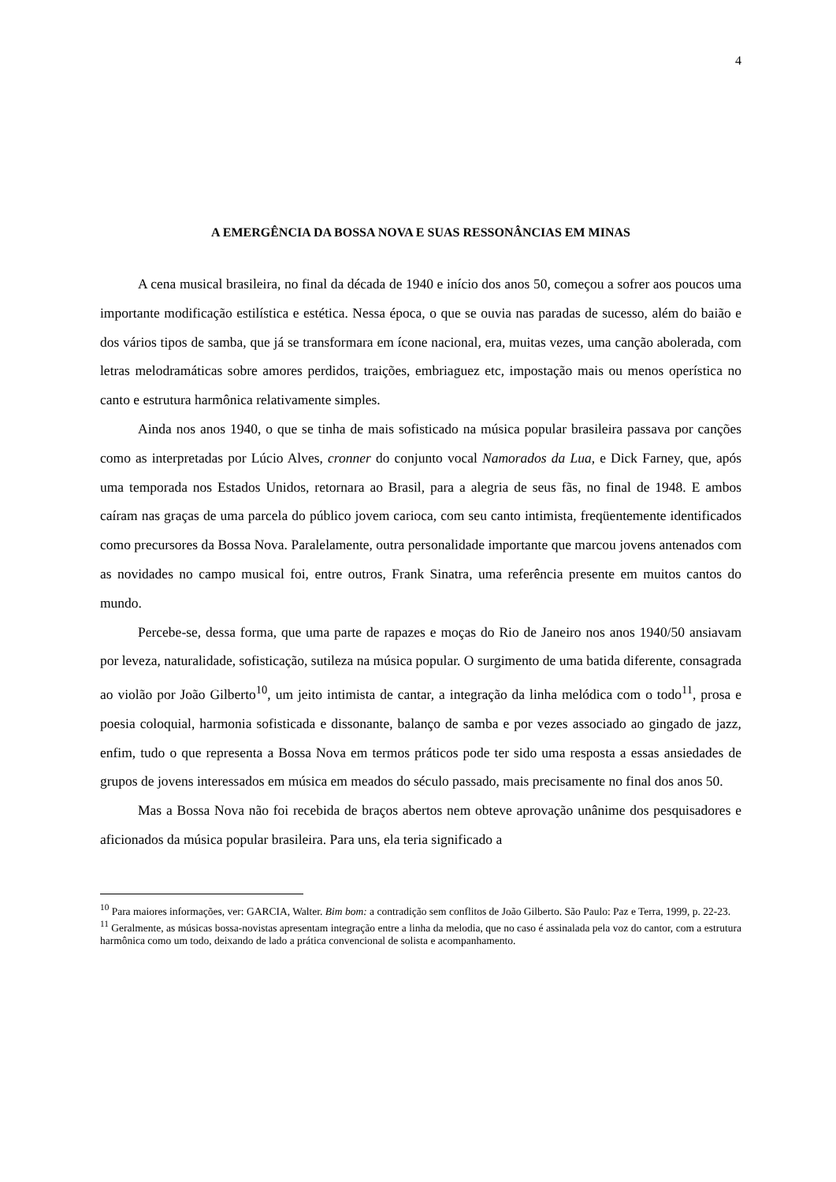4
A EMERGÊNCIA DA BOSSA NOVA E SUAS RESSONÂNCIAS EM MINAS
A cena musical brasileira, no final da década de 1940 e início dos anos 50, começou a sofrer aos poucos uma importante modificação estilística e estética. Nessa época, o que se ouvia nas paradas de sucesso, além do baião e dos vários tipos de samba, que já se transformara em ícone nacional, era, muitas vezes, uma canção abolerada, com letras melodramáticas sobre amores perdidos, traições, embriaguez etc, impostação mais ou menos operística no canto e estrutura harmônica relativamente simples.
Ainda nos anos 1940, o que se tinha de mais sofisticado na música popular brasileira passava por canções como as interpretadas por Lúcio Alves, cronner do conjunto vocal Namorados da Lua, e Dick Farney, que, após uma temporada nos Estados Unidos, retornara ao Brasil, para a alegria de seus fãs, no final de 1948. E ambos caíram nas graças de uma parcela do público jovem carioca, com seu canto intimista, freqüentemente identificados como precursores da Bossa Nova. Paralelamente, outra personalidade importante que marcou jovens antenados com as novidades no campo musical foi, entre outros, Frank Sinatra, uma referência presente em muitos cantos do mundo.
Percebe-se, dessa forma, que uma parte de rapazes e moças do Rio de Janeiro nos anos 1940/50 ansiavam por leveza, naturalidade, sofisticação, sutileza na música popular. O surgimento de uma batida diferente, consagrada ao violão por João Gilberto<sup>10</sup>, um jeito intimista de cantar, a integração da linha melódica com o todo<sup>11</sup>, prosa e poesia coloquial, harmonia sofisticada e dissonante, balanço de samba e por vezes associado ao gingado de jazz, enfim, tudo o que representa a Bossa Nova em termos práticos pode ter sido uma resposta a essas ansiedades de grupos de jovens interessados em música em meados do século passado, mais precisamente no final dos anos 50.
Mas a Bossa Nova não foi recebida de braços abertos nem obteve aprovação unânime dos pesquisadores e aficionados da música popular brasileira. Para uns, ela teria significado a
<sup>10</sup> Para maiores informações, ver: GARCIA, Walter. Bim bom: a contradição sem conflitos de João Gilberto. São Paulo: Paz e Terra, 1999, p. 22-23.
<sup>11</sup> Geralmente, as músicas bossa-novistas apresentam integração entre a linha da melodia, que no caso é assinalada pela voz do cantor, com a estrutura harmônica como um todo, deixando de lado a prática convencional de solista e acompanhamento.